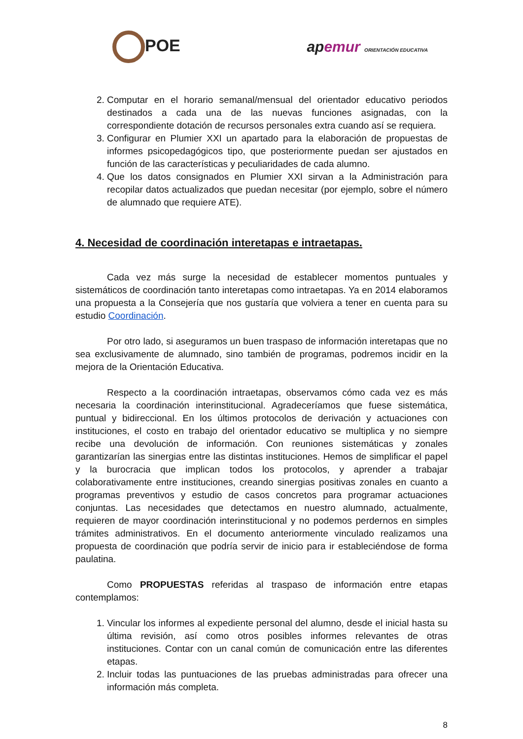POE apemur ORIENTACIÓN EDUCATIVA
2. Computar en el horario semanal/mensual del orientador educativo periodos destinados a cada una de las nuevas funciones asignadas, con la correspondiente dotación de recursos personales extra cuando así se requiera.
3. Configurar en Plumier XXI un apartado para la elaboración de propuestas de informes psicopedagógicos tipo, que posteriormente puedan ser ajustados en función de las características y peculiaridades de cada alumno.
4. Que los datos consignados en Plumier XXI sirvan a la Administración para recopilar datos actualizados que puedan necesitar (por ejemplo, sobre el número de alumnado que requiere ATE).
4. Necesidad de coordinación interetapas e intraetapas.
Cada vez más surge la necesidad de establecer momentos puntuales y sistemáticos de coordinación tanto interetapas como intraetapas. Ya en 2014 elaboramos una propuesta a la Consejería que nos gustaría que volviera a tener en cuenta para su estudio Coordinación.
Por otro lado, si aseguramos un buen traspaso de información interetapas que no sea exclusivamente de alumnado, sino también de programas, podremos incidir en la mejora de la Orientación Educativa.
Respecto a la coordinación intraetapas, observamos cómo cada vez es más necesaria la coordinación interinstitucional. Agradeceríamos que fuese sistemática, puntual y bidireccional. En los últimos protocolos de derivación y actuaciones con instituciones, el costo en trabajo del orientador educativo se multiplica y no siempre recibe una devolución de información. Con reuniones sistemáticas y zonales garantizarían las sinergias entre las distintas instituciones. Hemos de simplificar el papel y la burocracia que implican todos los protocolos, y aprender a trabajar colaborativamente entre instituciones, creando sinergias positivas zonales en cuanto a programas preventivos y estudio de casos concretos para programar actuaciones conjuntas. Las necesidades que detectamos en nuestro alumnado, actualmente, requieren de mayor coordinación interinstitucional y no podemos perdernos en simples trámites administrativos. En el documento anteriormente vinculado realizamos una propuesta de coordinación que podría servir de inicio para ir estableciéndose de forma paulatina.
Como PROPUESTAS referidas al traspaso de información entre etapas contemplamos:
1. Vincular los informes al expediente personal del alumno, desde el inicial hasta su última revisión, así como otros posibles informes relevantes de otras instituciones. Contar con un canal común de comunicación entre las diferentes etapas.
2. Incluir todas las puntuaciones de las pruebas administradas para ofrecer una información más completa.
8